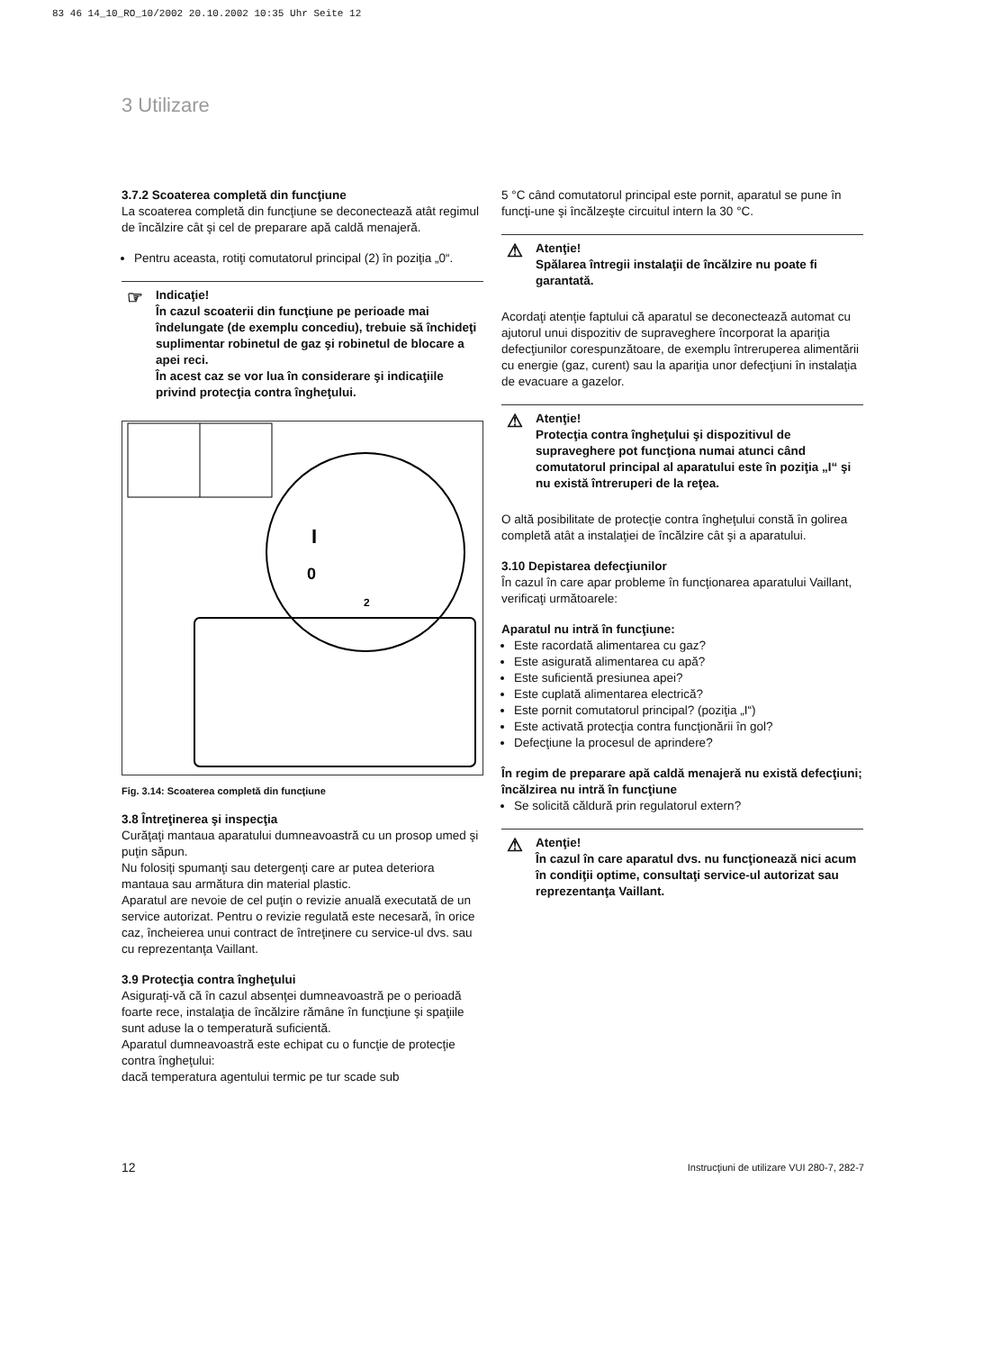83 46 14_10_RO_10/2002 20.10.2002 10:35 Uhr Seite 12
3 Utilizare
3.7.2 Scoaterea completă din funcţiune
La scoaterea completă din funcţiune se deconectează atât regimul de încălzire cât şi cel de preparare apă caldă menajeră.
Pentru aceasta, rotiţi comutatorul principal (2) în poziţia „0“.
☞ Indicaţie!
În cazul scoaterii din funcţiune pe perioade mai îndelungate (de exemplu concediu), trebuie să închideţi suplimentar robinetul de gaz şi robinetul de blocare a apei reci.
În acest caz se vor lua în considerare şi indicaţiile privind protecţia contra îngheţului.
I
0
2
Fig. 3.14: Scoaterea completă din funcţiune
3.8 Întreţinerea şi inspecţia
Curăţaţi mantaua aparatului dumneavoastră cu un prosop umed şi puţin săpun.
Nu folosiţi spumanţi sau detergenţi care ar putea deteriora mantaua sau armătura din material plastic.
Aparatul are nevoie de cel puţin o revizie anuală executată de un service autorizat. Pentru o revizie regulată este necesară, în orice caz, încheierea unui contract de întreţinere cu service-ul dvs. sau cu reprezentanţa Vaillant.
3.9 Protecţia contra îngheţului
Asiguraţi-vă că în cazul absenţei dumneavoastră pe o perioadă foarte rece, instalaţia de încălzire rămâne în funcţiune şi spaţiile sunt aduse la o temperatură suficientă.
Aparatul dumneavoastră este echipat cu o funcţie de protecţie contra îngheţului:
dacă temperatura agentului termic pe tur scade sub
5 °C când comutatorul principal este pornit, aparatul se pune în funcţi-une şi încălzeşte circuitul intern la 30 °C.
⚠ Atenţie!
Spălarea întregii instalaţii de încălzire nu poate fi garantată.
Acordaţi atenţie faptului că aparatul se deconectează automat cu ajutorul unui dispozitiv de supraveghere încorporat la apariţia defecţiunilor corespunzătoare, de exemplu întreruperea alimentării cu energie (gaz, curent) sau la apariţia unor defecţiuni în instalaţia de evacuare a gazelor.
⚠ Atenţie!
Protecţia contra îngheţului şi dispozitivul de supraveghere pot funcţiona numai atunci când comutatorul principal al aparatului este în poziţia „I“ şi nu există întreruperi de la reţea.
O altă posibilitate de protecţie contra îngheţului constă în golirea completă atât a instalaţiei de încălzire cât şi a aparatului.
3.10 Depistarea defecţiunilor
În cazul în care apar probleme în funcţionarea aparatului Vaillant, verificaţi următoarele:
Aparatul nu intră în funcţiune:
Este racordată alimentarea cu gaz?
Este asigurată alimentarea cu apă?
Este suficientă presiunea apei?
Este cuplată alimentarea electrică?
Este pornit comutatorul principal? (poziţia „I“)
Este activată protecţia contra funcţionării în gol?
Defecţiune la procesul de aprindere?
În regim de preparare apă caldă menajeră nu există defecţiuni; încălzirea nu intră în funcţiune
Se solicită căldură prin regulatorul extern?
⚠ Atenţie!
În cazul în care aparatul dvs. nu funcţionează nici acum în condiţii optime, consultaţi service-ul autorizat sau reprezentanţa Vaillant.
12 Instrucţiuni de utilizare VUI 280-7, 282-7